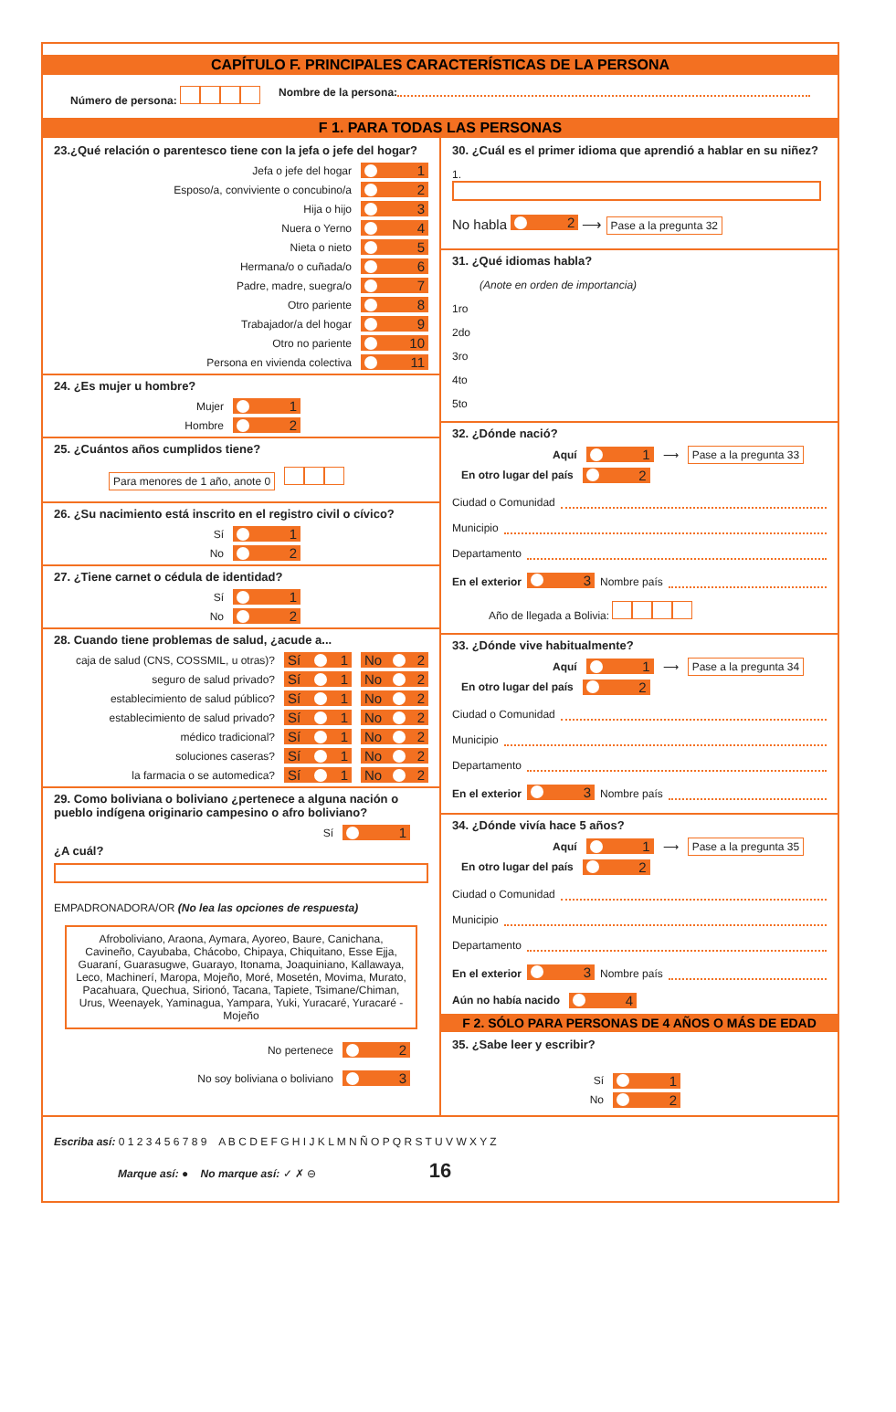CAPÍTULO F. PRINCIPALES CARACTERÍSTICAS DE LA PERSONA
Número de persona: Nombre de la persona:
F 1. PARA TODAS LAS PERSONAS
23.¿Qué relación o parentesco tiene con la jefa o jefe del hogar?
Jefa o jefe del hogar 1
Esposo/a, conviviente o concubino/a 2
Hija o hijo 3
Nuera o Yerno 4
Nieta o nieto 5
Hermana/o o cuñada/o 6
Padre, madre, suegra/o 7
Otro pariente 8
Trabajador/a del hogar 9
Otro no pariente 10
Persona en vivienda colectiva 11
24. ¿Es mujer u hombre?
Mujer 1
Hombre 2
25. ¿Cuántos años cumplidos tiene?
Para menores de 1 año, anote 0
26. ¿Su nacimiento está inscrito en el registro civil o cívico?
Sí 1
No 2
27. ¿Tiene carnet o cédula de identidad?
Sí 1
No 2
28. Cuando tiene problemas de salud, ¿acude a...
caja de salud (CNS, COSSMIL, u otras)? Sí 1 No 2
seguro de salud privado? Sí 1 No 2
establecimiento de salud público? Sí 1 No 2
establecimiento de salud privado? Sí 1 No 2
médico tradicional? Sí 1 No 2
soluciones caseras? Sí 1 No 2
la farmacia o se automedica? Sí 1 No 2
29. Como boliviana o boliviano ¿pertenece a alguna nación o pueblo indígena originario campesino o afro boliviano?
Sí 1
¿A cuál?
EMPADRONADORA/OR (No lea las opciones de respuesta)
Afroboliviano, Araona, Aymara, Ayoreo, Baure, Canichana, Cavineño, Cayubaba, Chácobo, Chipaya, Chiquitano, Esse Ejja, Guaraní, Guarasugwe, Guarayo, Itonama, Joaquiniano, Kallawaya, Leco, Machinerí, Maropa, Mojeño, Moré, Mosetén, Movima, Murato, Pacahuara, Quechua, Sirionó, Tacana, Tapiete, Tsimane/Chiman, Urus, Weenayek, Yaminagua, Yampara, Yuki, Yuracaré, Yuracaré - Mojeño
No pertenece 2
No soy boliviana o boliviano 3
30. ¿Cuál es el primer idioma que aprendió a hablar en su niñez?
1.
No habla 2 ⟶ Pase a la pregunta 32
31. ¿Qué idiomas habla?
(Anote en orden de importancia)
1ro
2do
3ro
4to
5to
32. ¿Dónde nació?
Aquí 1 ⟶ Pase a la pregunta 33
En otro lugar del país 2
Ciudad o Comunidad
Municipio
Departamento
En el exterior 3 Nombre país
Año de llegada a Bolivia:
33. ¿Dónde vive habitualmente?
Aquí 1 ⟶ Pase a la pregunta 34
En otro lugar del país 2
Ciudad o Comunidad
Municipio
Departamento
En el exterior 3 Nombre país
34. ¿Dónde vivía hace 5 años?
Aquí 1 ⟶ Pase a la pregunta 35
En otro lugar del país 2
Ciudad o Comunidad
Municipio
Departamento
En el exterior 3 Nombre país
Aún no había nacido 4
F 2. SÓLO PARA PERSONAS DE 4 AÑOS O MÁS DE EDAD
35. ¿Sabe leer y escribir?
Sí 1
No 2
Escriba así: 0 1 2 3 4 5 6 7 8 9 A B C D E F G H I J K L M N Ñ O P Q R S T U V W X Y Z
Marque así: ● No marque así: ✓ ✗ ⊖ 16